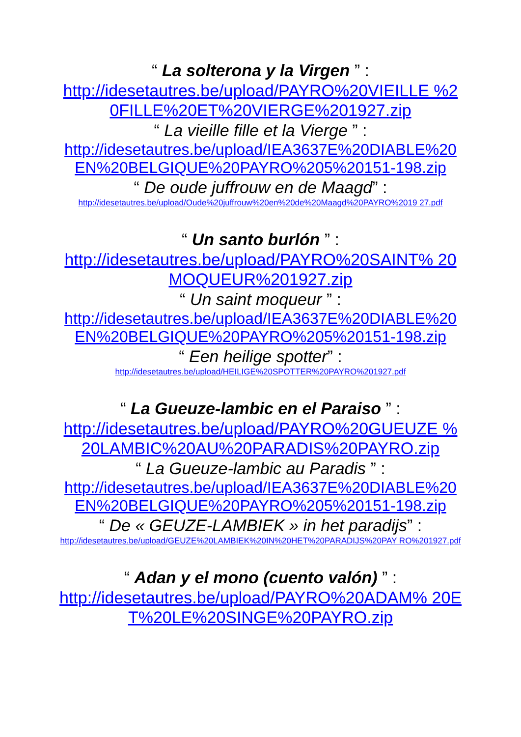“ La solterona y la Virgen ” :
http://idesetautres.be/upload/PAYRO%20VIEILLE %20FILLE%20ET%20VIERGE%201927.zip
“ La vieille fille et la Vierge ” :
http://idesetautres.be/upload/IEA3637E%20DIABLE%20 EN%20BELGIQUE%20PAYRO%205%20151-198.zip
“ De oude juffrouw en de Maagd” :
http://idesetautres.be/upload/Oude%20juffrouw%20en%20de%20Maagd%20PAYRO%2019 27.pdf
“ Un santo burlón ” :
http://idesetautres.be/upload/PAYRO%20SAINT% 20MOQUEUR%201927.zip
“ Un saint moqueur ” :
http://idesetautres.be/upload/IEA3637E%20DIABLE%20 EN%20BELGIQUE%20PAYRO%205%20151-198.zip
“ Een heilige spotter” :
http://idesetautres.be/upload/HEILIGE%20SPOTTER%20PAYRO%201927.pdf
“ La Gueuze-lambic en el Paraiso ” :
http://idesetautres.be/upload/PAYRO%20GUEUZE %20LAMBIC%20AU%20PARADIS%20PAYRO.zip
“ La Gueuze-lambic au Paradis ” :
http://idesetautres.be/upload/IEA3637E%20DIABLE%20 EN%20BELGIQUE%20PAYRO%205%20151-198.zip
“ De « GEUZE-LAMBIEK » in het paradijs” :
http://idesetautres.be/upload/GEUZE%20LAMBIEK%20IN%20HET%20PARADIJS%20PAY RO%201927.pdf
“ Adan y el mono (cuento valón) ” :
http://idesetautres.be/upload/PAYRO%20ADAM% 20ET%20LE%20SINGE%20PAYRO.zip